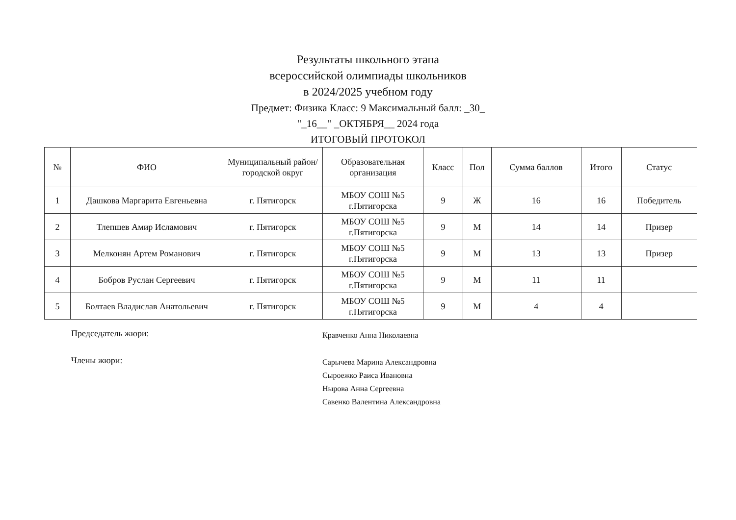Результаты школьного этапа
всероссийской олимпиады школьников
в 2024/2025 учебном году
Предмет: Физика Класс: 9 Максимальный балл: _30_
"_16__" _ОКТЯБРЯ__ 2024 года
ИТОГОВЫЙ ПРОТОКОЛ
| № | ФИО | Муниципальный район/городской округ | Образовательная организация | Класс | Пол | Сумма баллов | Итого | Статус |
| --- | --- | --- | --- | --- | --- | --- | --- | --- |
| 1 | Дашкова Маргарита Евгеньевна | г. Пятигорск | МБОУ СОШ №5 г.Пятигорска | 9 | Ж | 16 | 16 | Победитель |
| 2 | Тлепшев Амир Исламович | г. Пятигорск | МБОУ СОШ №5 г.Пятигорска | 9 | М | 14 | 14 | Призер |
| 3 | Мелконян Артем Романович | г. Пятигорск | МБОУ СОШ №5 г.Пятигорска | 9 | М | 13 | 13 | Призер |
| 4 | Бобров Руслан Сергеевич | г. Пятигорск | МБОУ СОШ №5 г.Пятигорска | 9 | М | 11 | 11 | |
| 5 | Болтаев Владислав Анатольевич | г. Пятигорск | МБОУ СОШ №5 г.Пятигорска | 9 | М | 4 | 4 | |
Председатель жюри:
Кравченко Анна Николаевна
Члены жюри:
Сарычева Марина Александровна
Сыроежко Раиса Ивановна
Нырова Анна Сергеевна
Савенко Валентина Александровна